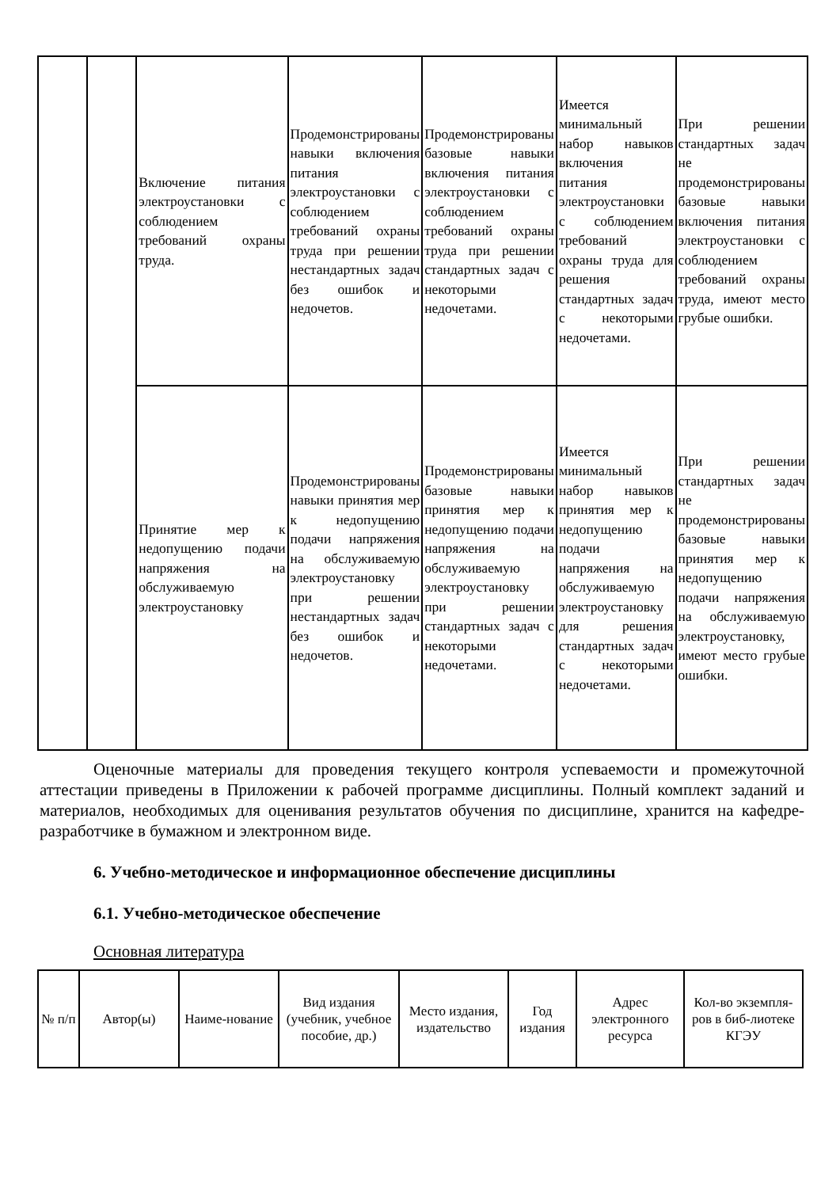| | | Включение питания электроустановки с соблюдением требований охраны труда. | Продемонстрированы навыки включения питания электроустановки с соблюдением требований охраны труда при решении нестандартных задач без ошибок и недочетов. | Продемонстрированы базовые навыки включения питания электроустановки с соблюдением требований охраны труда при решении стандартных задач с некоторыми недочетами. | Имеется минимальный набор навыков включения питания электроустановки с соблюдением требований охраны труда для решения стандартных задач с некоторыми недочетами. | При решении стандартных задач не продемонстрированы базовые навыки включения питания электроустановки с соблюдением требований охраны труда, имеют место грубые ошибки. |
| | | Принятие мер к недопущению подачи напряжения на обслуживаемую электроустановку | Продемонстрированы навыки принятия мер к недопущению подачи напряжения на обслуживаемую электроустановку при решении нестандартных задач без ошибок и недочетов. | Продемонстрированы базовые навыки принятия мер к недопущению подачи напряжения на обслуживаемую электроустановку при решении стандартных задач с некоторыми недочетами. | Имеется минимальный набор навыков принятия мер к недопущению подачи напряжения на обслуживаемую электроустановку для решения стандартных задач с некоторыми недочетами. | При решении стандартных задач не продемонстрированы базовые навыки принятия мер к недопущению подачи напряжения на обслуживаемую электроустановку, имеют место грубые ошибки. |
Оценочные материалы для проведения текущего контроля успеваемости и промежуточной аттестации приведены в Приложении к рабочей программе дисциплины. Полный комплект заданий и материалов, необходимых для оценивания результатов обучения по дисциплине, хранится на кафедре-разработчике в бумажном и электронном виде.
6. Учебно-методическое и информационное обеспечение дисциплины
6.1. Учебно-методическое обеспечение
Основная литература
| № п/п | Автор(ы) | Наиме-нование | Вид издания (учебник, учебное пособие, др.) | Место издания, издательство | Год издания | Адрес электронного ресурса | Кол-во экземпля-ров в биб-лиотеке КГЭУ |
| --- | --- | --- | --- | --- | --- | --- | --- |